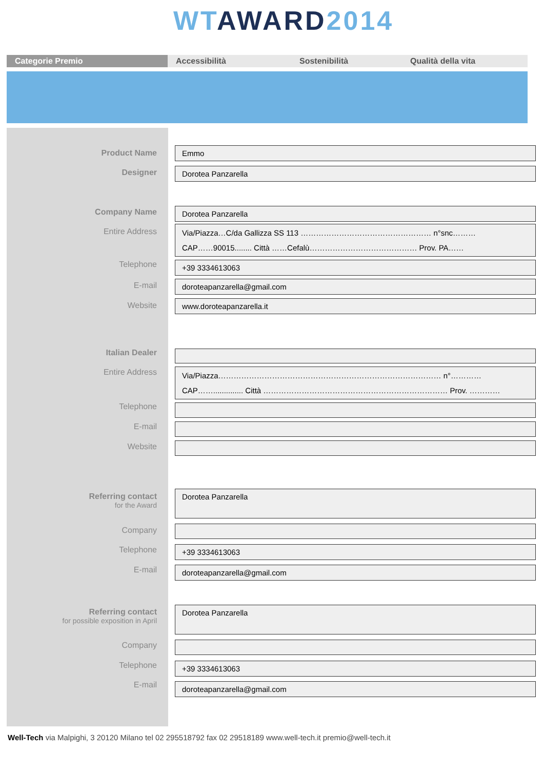WT AWARD 2014
Categorie Premio Accessibilità Sostenibilità Qualità della vita
Product Name Emmo
Designer Dorotea Panzarella
Company Name Dorotea Panzarella
Entire Address
Via/Piazza…C/da Gallizza SS 113 …………………………………………… n°snc………
CAP……90015........ Città ……Cefalù…………………………………… Prov. PA……
Telephone +39 3334613063
E-mail doroteapanzarella@gmail.com
Website www.doroteapanzarella.it
Italian Dealer
Entire Address
Via/Piazza…………………………………………………………………………… n°…………
CAP…….............. Città ……………………………………………………………… Prov. …………
Telephone
E-mail
Website
Referring contact
for the Award
Dorotea Panzarella
Company
Telephone +39 3334613063
E-mail doroteapanzarella@gmail.com
Referring contact
for possible exposition in April
Dorotea Panzarella
Company
Telephone +39 3334613063
E-mail doroteapanzarella@gmail.com
Well-Tech via Malpighi, 3 20120 Milano tel 02 295518792 fax 02 29518189 www.well-tech.it premio@well-tech.it